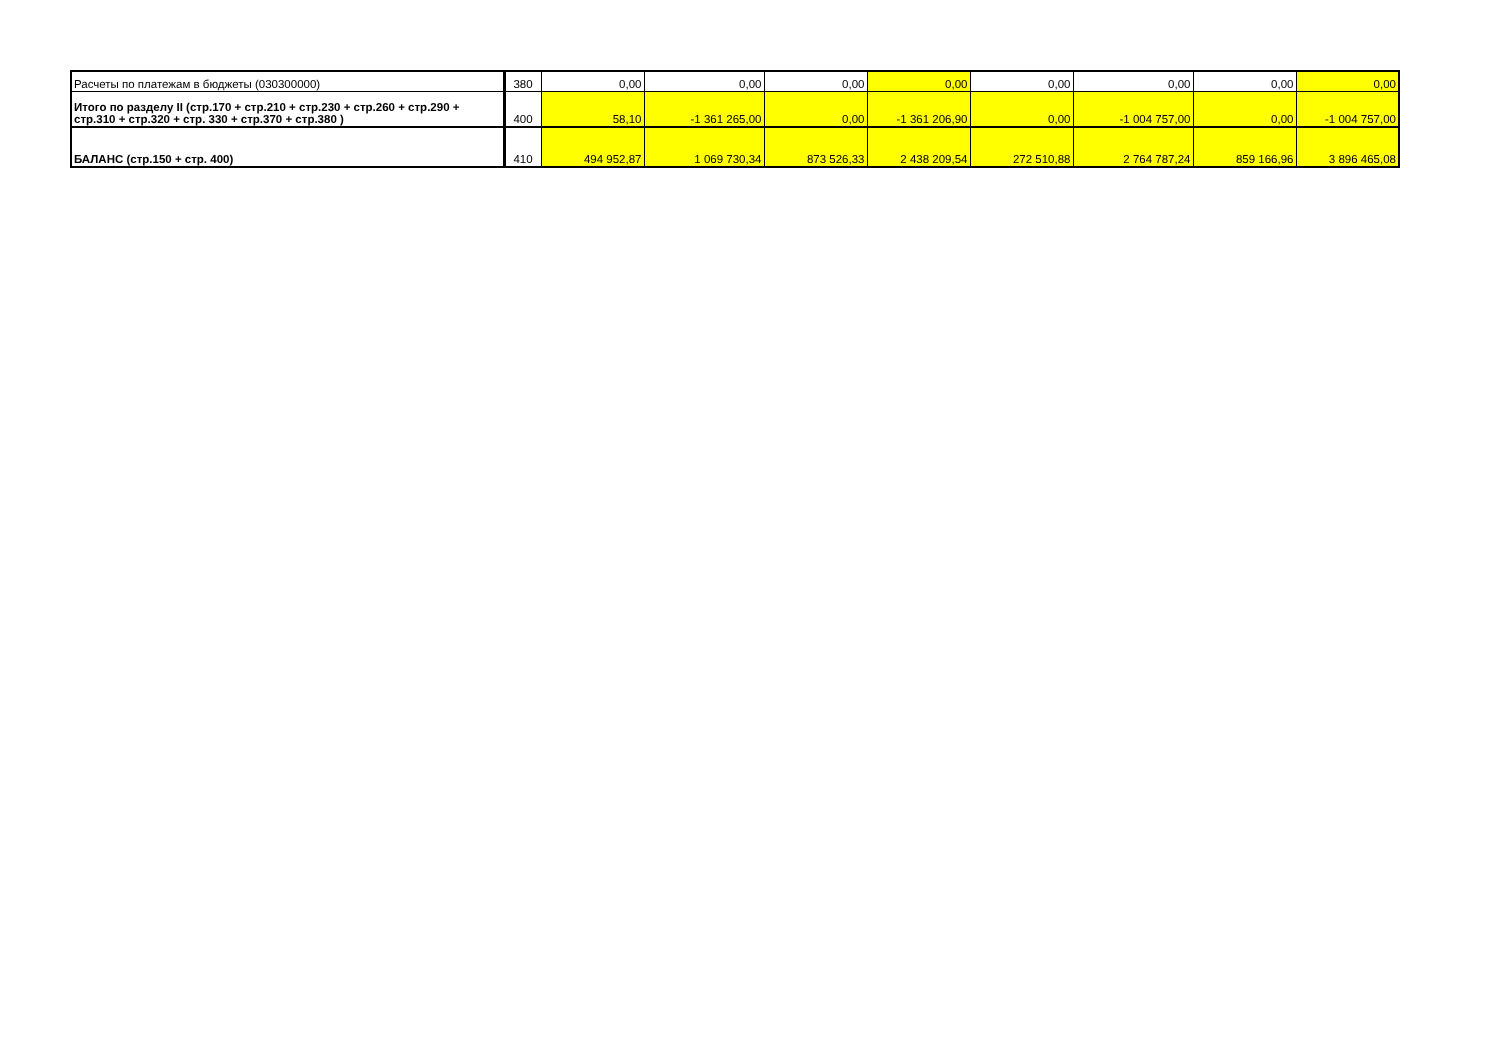| Расчеты по платежам в бюджеты (030300000) | 380 | 0,00 | 0,00 | 0,00 | 0,00 | 0,00 | 0,00 | 0,00 | 0,00 |
| Итого по разделу II (стр.170 + стр.210 + стр.230 + стр.260 + стр.290 + стр.310 + стр.320 + стр. 330 + стр.370 + стр.380 ) | 400 | 58,10 | -1 361 265,00 | 0,00 | -1 361 206,90 | 0,00 | -1 004 757,00 | 0,00 | -1 004 757,00 |
| БАЛАНС (стр.150 + стр. 400) | 410 | 494 952,87 | 1 069 730,34 | 873 526,33 | 2 438 209,54 | 272 510,88 | 2 764 787,24 | 859 166,96 | 3 896 465,08 |